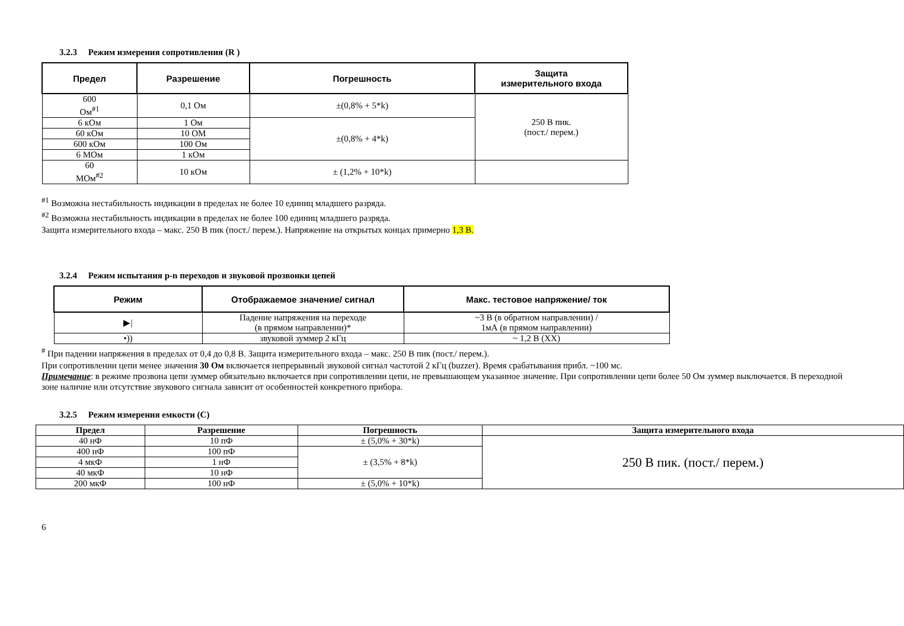3.2.3 Режим измерения сопротивления (R )
| Предел | Разрешение | Погрешность | Защита измерительного входа |
| --- | --- | --- | --- |
| 600 Ом<sup>#1</sup> | 0,1 Ом | ±(0,8% + 5*k) | 250 В пик. (пост./ перем.) |
| 6 кОм | 1 Ом | ±(0,8% + 4*k) | |
| 60 кОм | 10 ОМ | | |
| 600 кОм | 100 Ом | | |
| 6 МОм | 1 кОм | | |
| 60 МОм<sup>#2</sup> | 10 кОм | ± (1,2% + 10*k) | |
<sup>#1</sup> Возможна нестабильность индикации в пределах не более 10 единиц младшего разряда.
<sup>#2</sup> Возможна нестабильность индикации в пределах не более 100 единиц младшего разряда.
Защита измерительного входа – макс. 250 В пик (пост./ перем.). Напряжение на открытых концах примерно 1,3 В.
3.2.4 Режим испытания p-n переходов и звуковой прозвонки цепей
| Режим | Отображаемое значение/ сигнал | Макс. тестовое напряжение/ ток |
| --- | --- | --- |
| ▶/ | Падение напряжения на переходе (в прямом направлении)* | ~3 В (в обратном направлении) / 1мА (в прямом направлении) |
| •)) | звуковой зуммер 2 кГц | ~ 1,2 В (ХХ) |
<sup>#</sup> При падении напряжения в пределах от 0,4 до 0,8 В. Защита измерительного входа – макс. 250 В пик (пост./ перем.).
При сопротивлении цепи менее значения 30 Ом включается непрерывный звуковой сигнал частотой 2 кГц (buzzer). Время срабатывания прибл. ~100 мс.
Примечание: в режиме прозвона цепи зуммер обязательно включается при сопротивлении цепи, не превышающем указанное значение. При сопротивлении цепи более 50 Ом зуммер выключается. В переходной зоне наличие или отсутствие звукового сигнала зависит от особенностей конкретного прибора.
3.2.5 Режим измерения емкости (С)
| Предел | Разрешение | Погрешность | Защита измерительного входа |
| --- | --- | --- | --- |
| 40 нФ | 10 пФ | ± (5,0% + 30*k) | 250 В пик. (пост./ перем.) |
| 400 нФ | 100 пФ | ± (3,5% + 8*k) | |
| 4 мкФ | 1 нФ | | |
| 40 мкФ | 10 нФ | | |
| 200 мкФ | 100 нФ | ± (5,0% + 10*k) | |
6